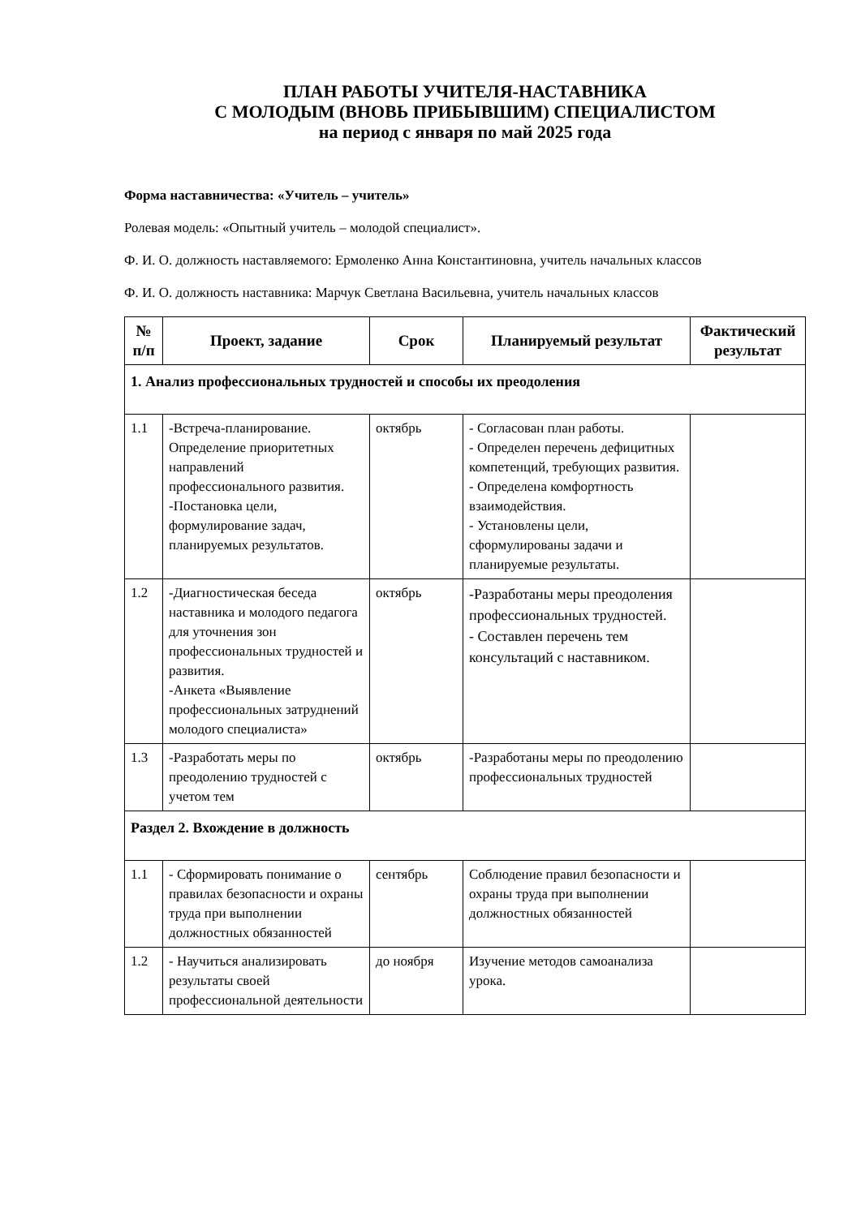ПЛАН РАБОТЫ УЧИТЕЛЯ-НАСТАВНИКА
С МОЛОДЫМ (ВНОВЬ ПРИБЫВШИМ) СПЕЦИАЛИСТОМ
на период с января по май 2025 года
Форма наставничества: «Учитель – учитель»
Ролевая модель: «Опытный учитель – молодой специалист».
Ф. И. О. должность наставляемого: Ермоленко Анна Константиновна, учитель начальных классов
Ф. И. О. должность наставника: Марчук Светлана Васильевна, учитель начальных классов
| № п/п | Проект, задание | Срок | Планируемый результат | Фактический результат |
| --- | --- | --- | --- | --- |
| 1. Анализ профессиональных трудностей и способы их преодоления | | | | |
| 1.1 | -Встреча-планирование. Определение приоритетных направлений профессионального развития. -Постановка цели, формулирование задач, планируемых результатов. | октябрь | - Согласован план работы. - Определен перечень дефицитных компетенций, требующих развития. - Определена комфортность взаимодействия. - Установлены цели, сформулированы задачи и планируемые результаты. | |
| 1.2 | -Диагностическая беседа наставника и молодого педагога для уточнения зон профессиональных трудностей и развития. -Анкета «Выявление профессиональных затруднений молодого специалиста» | октябрь | -Разработаны меры преодоления профессиональных трудностей. - Составлен перечень тем консультаций с наставником. | |
| 1.3 | -Разработать меры по преодолению трудностей с учетом тем | октябрь | -Разработаны меры по преодолению профессиональных трудностей | |
| Раздел 2. Вхождение в должность | | | | |
| 1.1 | - Сформировать понимание о правилах безопасности и охраны труда при выполнении должностных обязанностей | сентябрь | Соблюдение правил безопасности и охраны труда при выполнении должностных обязанностей | |
| 1.2 | - Научиться анализировать результаты своей профессиональной деятельности | до ноября | Изучение методов самоанализа урока. | |